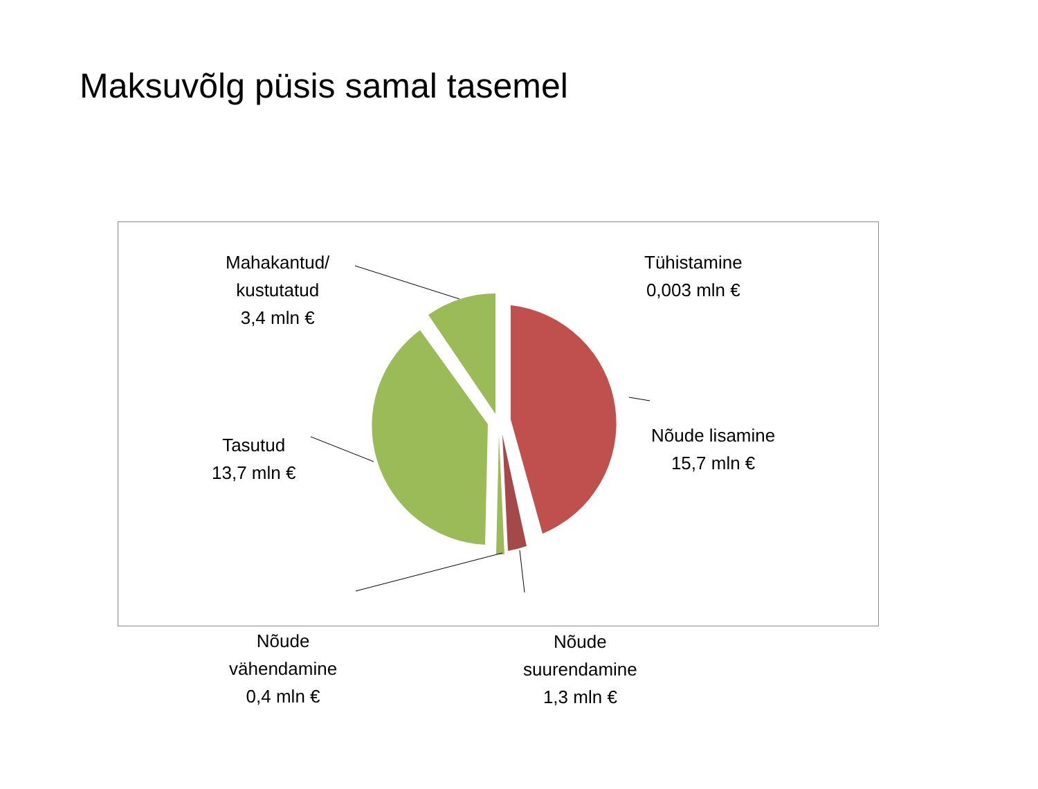Maksuvõlg püsis samal tasemel
Mahakantud/
kustutatud
3,4 mln €
Tühistamine
0,003 mln €
Nõude lisamine
15,7 mln €
Tasutud
13,7 mln €
Nõude
vähendamine
0,4 mln €
Nõude
suurendamine
1,3 mln €